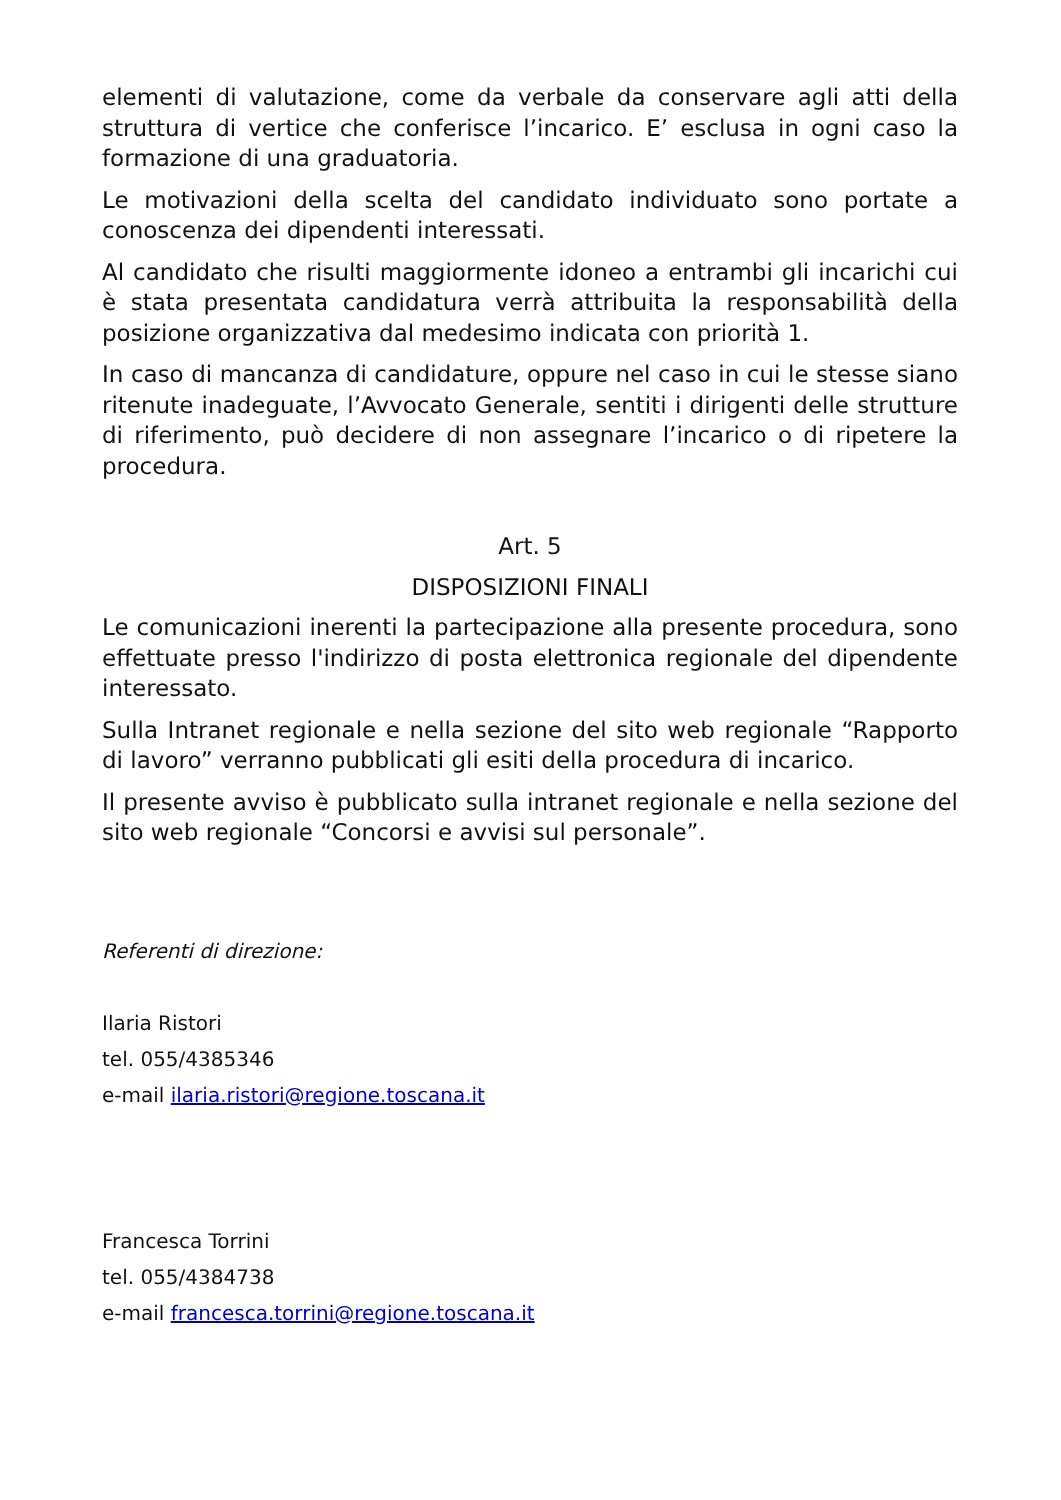elementi di valutazione, come da verbale da conservare agli atti della struttura di vertice che conferisce l’incarico. E’ esclusa in ogni caso la formazione di una graduatoria.
Le motivazioni della scelta del candidato individuato sono portate a conoscenza dei dipendenti interessati.
Al candidato che risulti maggiormente idoneo a entrambi gli incarichi cui è stata presentata candidatura verrà attribuita la responsabilità della posizione organizzativa dal medesimo indicata con priorità 1.
In caso di mancanza di candidature, oppure nel caso in cui le stesse siano ritenute inadeguate, l’Avvocato Generale, sentiti i dirigenti delle strutture di riferimento, può decidere di non assegnare l’incarico o di ripetere la procedura.
Art. 5
DISPOSIZIONI FINALI
Le comunicazioni inerenti la partecipazione alla presente procedura, sono effettuate presso l'indirizzo di posta elettronica regionale del dipendente interessato.
Sulla Intranet regionale e nella sezione del sito web regionale “Rapporto di lavoro” verranno pubblicati gli esiti della procedura di incarico.
Il presente avviso è pubblicato sulla intranet regionale e nella sezione del sito web regionale “Concorsi e avvisi sul personale”.
Referenti di direzione:
Ilaria Ristori
tel. 055/4385346
e-mail ilaria.ristori@regione.toscana.it
Francesca Torrini
tel. 055/4384738
e-mail francesca.torrini@regione.toscana.it